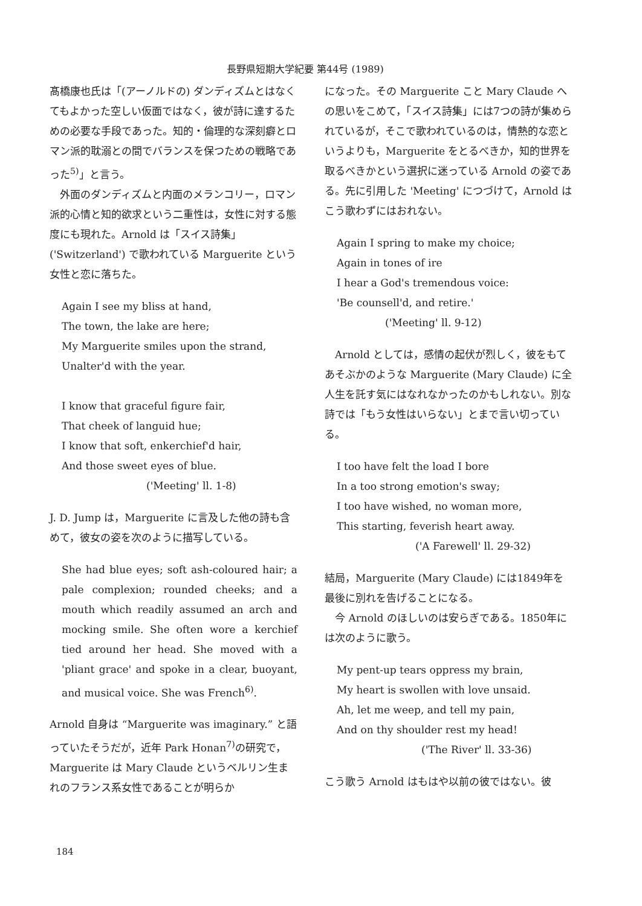長野県短期大学紀要 第44号 (1989)
髙橋康也氏は「(アーノルドの) ダンディズムとはなくてもよかった空しい仮面ではなく，彼が詩に達するための必要な手段であった。知的・倫理的な深刻癖とロマン派的耽溺との間でバランスを保つための戦略であった<sup>5)</sup>」と言う。
外面のダンディズムと内面のメランコリー，ロマン派的心情と知的欲求という二重性は，女性に対する態度にも現れた。Arnold は「スイス詩集」('Switzerland') で歌われている Marguerite という女性と恋に落ちた。
Again I see my bliss at hand,
The town, the lake are here;
My Marguerite smiles upon the strand,
Unalter'd with the year.
I know that graceful figure fair,
That cheek of languid hue;
I know that soft, enkerchief'd hair,
And those sweet eyes of blue.
('Meeting' ll. 1-8)
J. D. Jump は，Marguerite に言及した他の詩も含めて，彼女の姿を次のように描写している。
She had blue eyes; soft ash-coloured hair; a pale complexion; rounded cheeks; and a mouth which readily assumed an arch and mocking smile. She often wore a kerchief tied around her head. She moved with a 'pliant grace' and spoke in a clear, buoyant, and musical voice. She was French<sup>6)</sup>.
Arnold 自身は “Marguerite was imaginary.” と語っていたそうだが，近年 Park Honan<sup>7)</sup>の研究で，Marguerite は Mary Claude というベルリン生まれのフランス系女性であることが明らか
になった。その Marguerite こと Mary Claude への思いをこめて，「スイス詩集」には7つの詩が集められているが，そこで歌われているのは，情熱的な恋というよりも，Marguerite をとるべきか，知的世界を取るべきかという選択に迷っている Arnold の姿である。先に引用した 'Meeting' につづけて，Arnold はこう歌わずにはおれない。
Again I spring to make my choice;
Again in tones of ire
I hear a God's tremendous voice:
'Be counsell'd, and retire.'
('Meeting' ll. 9-12)
Arnold としては，感情の起伏が烈しく，彼をもてあそぶかのような Marguerite (Mary Claude) に全人生を託す気にはなれなかったのかもしれない。別な詩では「もう女性はいらない」とまで言い切っている。
I too have felt the load I bore
In a too strong emotion's sway;
I too have wished, no woman more,
This starting, feverish heart away.
('A Farewell' ll. 29-32)
結局，Marguerite (Mary Claude) には1849年を最後に別れを告げることになる。
今 Arnold のほしいのは安らぎである。1850年には次のように歌う。
My pent-up tears oppress my brain,
My heart is swollen with love unsaid.
Ah, let me weep, and tell my pain,
And on thy shoulder rest my head!
('The River' ll. 33-36)
こう歌う Arnold はもはや以前の彼ではない。彼
184